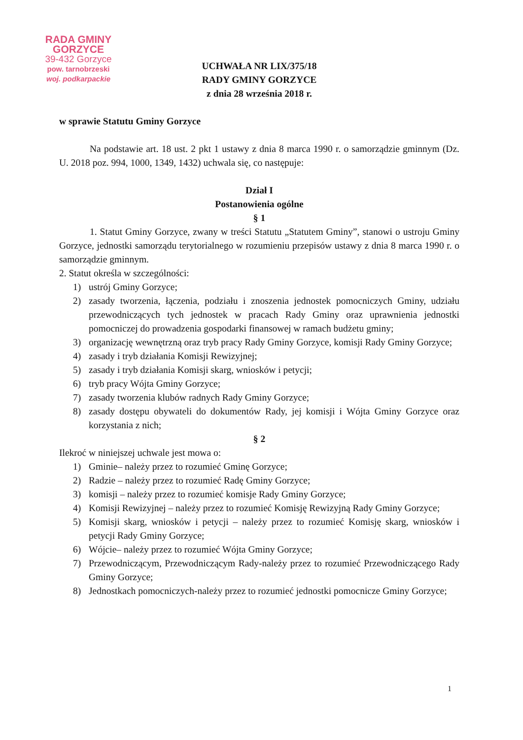RADA GMINY GORZYCE
39-432 Gorzyce
pow. tarnobrzeski
woj. podkarpackie
UCHWAŁA NR LIX/375/18
RADY GMINY GORZYCE
z dnia 28 września 2018 r.
w sprawie Statutu Gminy Gorzyce
Na podstawie art. 18 ust. 2 pkt 1 ustawy z dnia 8 marca 1990 r. o samorządzie gminnym (Dz. U. 2018 poz. 994, 1000, 1349, 1432) uchwala się, co następuje:
Dział I
Postanowienia ogólne
§ 1
1. Statut Gminy Gorzyce, zwany w treści Statutu „Statutem Gminy”, stanowi o ustroju Gminy Gorzyce, jednostki samorządu terytorialnego w rozumieniu przepisów ustawy z dnia 8 marca 1990 r. o samorządzie gminnym.
2. Statut określa w szczególności:
1) ustrój Gminy Gorzyce;
2) zasady tworzenia, łączenia, podziału i znoszenia jednostek pomocniczych Gminy, udziału przewodniczących tych jednostek w pracach Rady Gminy oraz uprawnienia jednostki pomocniczej do prowadzenia gospodarki finansowej w ramach budżetu gminy;
3) organizację wewnętrzną oraz tryb pracy Rady Gminy Gorzyce, komisji Rady Gminy Gorzyce;
4) zasady i tryb działania Komisji Rewizyjnej;
5) zasady i tryb działania Komisji skarg, wniosków i petycji;
6) tryb pracy Wójta Gminy Gorzyce;
7) zasady tworzenia klubów radnych Rady Gminy Gorzyce;
8) zasady dostępu obywateli do dokumentów Rady, jej komisji i Wójta Gminy Gorzyce oraz korzystania z nich;
§ 2
Ilekroć w niniejszej uchwale jest mowa o:
1) Gminie– należy przez to rozumieć Gminę Gorzyce;
2) Radzie – należy przez to rozumieć Radę Gminy Gorzyce;
3) komisji – należy przez to rozumieć komisje Rady Gminy Gorzyce;
4) Komisji Rewizyjnej – należy przez to rozumieć Komisję Rewizyjną Rady Gminy Gorzyce;
5) Komisji skarg, wniosków i petycji – należy przez to rozumieć Komisję skarg, wniosków i petycji Rady Gminy Gorzyce;
6) Wójcie– należy przez to rozumieć Wójta Gminy Gorzyce;
7) Przewodniczącym, Przewodniczącym Rady-należy przez to rozumieć Przewodniczącego Rady Gminy Gorzyce;
8) Jednostkach pomocniczych-należy przez to rozumieć jednostki pomocnicze Gminy Gorzyce;
1